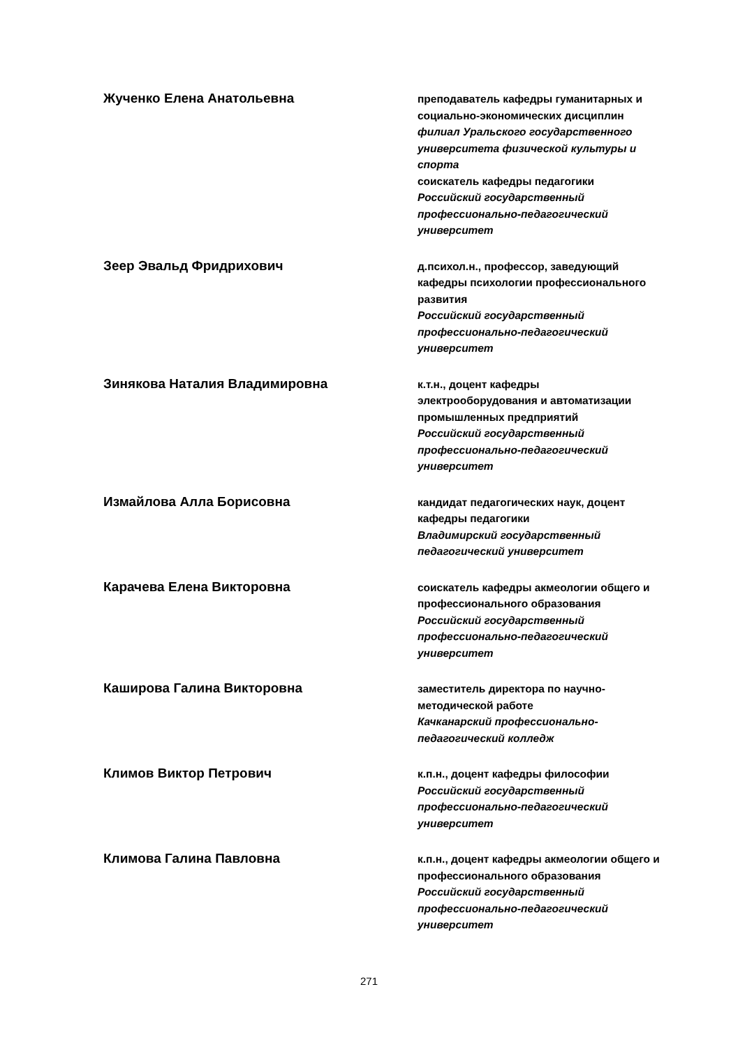Жученко Елена Анатольевна
преподаватель кафедры гуманитарных и социально-экономических дисциплин
филиал Уральского государственного университета физической культуры и спорта
соискатель кафедры педагогики
Российский государственный профессионально-педагогический университет
Зеер Эвальд Фридрихович
д.психол.н., профессор, заведующий кафедры психологии профессионального развития
Российский государственный профессионально-педагогический университет
Зинякова Наталия Владимировна
к.т.н., доцент кафедры электрооборудования и автоматизации промышленных предприятий
Российский государственный профессионально-педагогический университет
Измайлова Алла Борисовна
кандидат педагогических наук, доцент кафедры педагогики
Владимирский государственный педагогический университет
Карачева Елена Викторовна
соискатель кафедры акмеологии общего и профессионального образования
Российский государственный профессионально-педагогический университет
Каширова Галина Викторовна
заместитель директора по научно-методической работе
Качканарский профессионально-педагогический колледж
Климов Виктор Петрович
к.п.н., доцент кафедры философии
Российский государственный профессионально-педагогический университет
Климова Галина Павловна
к.п.н., доцент кафедры акмеологии общего и профессионального образования
Российский государственный профессионально-педагогический университет
271